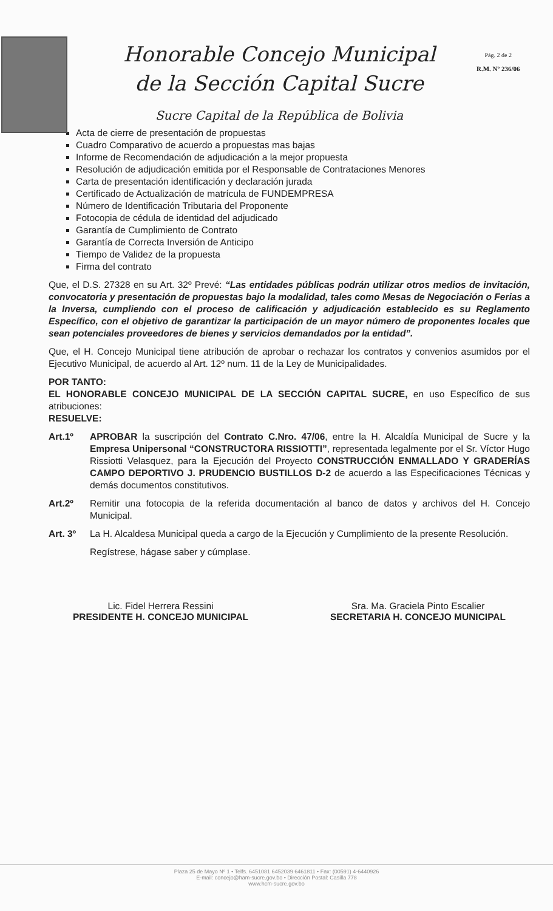Honorable Concejo Municipal
de la Sección Capital Sucre
Sucre Capital de la República de Bolivia
Pág. 2 de 2
R.M. Nº 236/06
Acta de cierre de presentación de propuestas
Cuadro Comparativo de acuerdo a propuestas mas bajas
Informe de Recomendación de adjudicación a la mejor propuesta
Resolución de adjudicación emitida por el Responsable de Contrataciones Menores
Carta de presentación identificación y declaración jurada
Certificado de Actualización de matrícula de FUNDEMPRESA
Número de Identificación Tributaria del Proponente
Fotocopia de cédula de identidad del adjudicado
Garantía de Cumplimiento de Contrato
Garantía de Correcta Inversión de Anticipo
Tiempo de Validez de la propuesta
Firma del contrato
Que, el D.S. 27328 en su Art. 32º Prevé: “Las entidades públicas podrán utilizar otros medios de invitación, convocatoria y presentación de propuestas bajo la modalidad, tales como Mesas de Negociación o Ferias a la Inversa, cumpliendo con el proceso de calificación y adjudicación establecido es su Reglamento Específico, con el objetivo de garantizar la participación de un mayor número de proponentes locales que sean potenciales proveedores de bienes y servicios demandados por la entidad”.
Que, el H. Concejo Municipal tiene atribución de aprobar o rechazar los contratos y convenios asumidos por el Ejecutivo Municipal, de acuerdo al Art. 12º num. 11 de la Ley de Municipalidades.
POR TANTO:
EL HONORABLE CONCEJO MUNICIPAL DE LA SECCIÓN CAPITAL SUCRE, en uso Específico de sus atribuciones:
RESUELVE:
Art.1º APROBAR la suscripción del Contrato C.Nro. 47/06, entre la H. Alcaldía Municipal de Sucre y la Empresa Unipersonal “CONSTRUCTORA RISSIOTTI”, representada legalmente por el Sr. Víctor Hugo Rissiotti Velasquez, para la Ejecución del Proyecto CONSTRUCCIÓN ENMALLADO Y GRADERÍAS CAMPO DEPORTIVO J. PRUDENCIO BUSTILLOS D-2 de acuerdo a las Especificaciones Técnicas y demás documentos constitutivos.
Art.2º Remitir una fotocopia de la referida documentación al banco de datos y archivos del H. Concejo Municipal.
Art. 3º La H. Alcaldesa Municipal queda a cargo de la Ejecución y Cumplimiento de la presente Resolución.
Regístrese, hágase saber y cúmplase.
Lic. Fidel Herrera Ressini
PRESIDENTE H. CONCEJO MUNICIPAL
Sra. Ma. Graciela Pinto Escalier
SECRETARIA H. CONCEJO MUNICIPAL
Plaza 25 de Mayo Nº 1 • Telfs. 6451081 6452039 6461811 • Fax: (00591) 4-6440926
E-mail: concejo@ham-sucre.gov.bo • Dirección Postal: Casilla 778
www.hcm-sucre.gov.bo